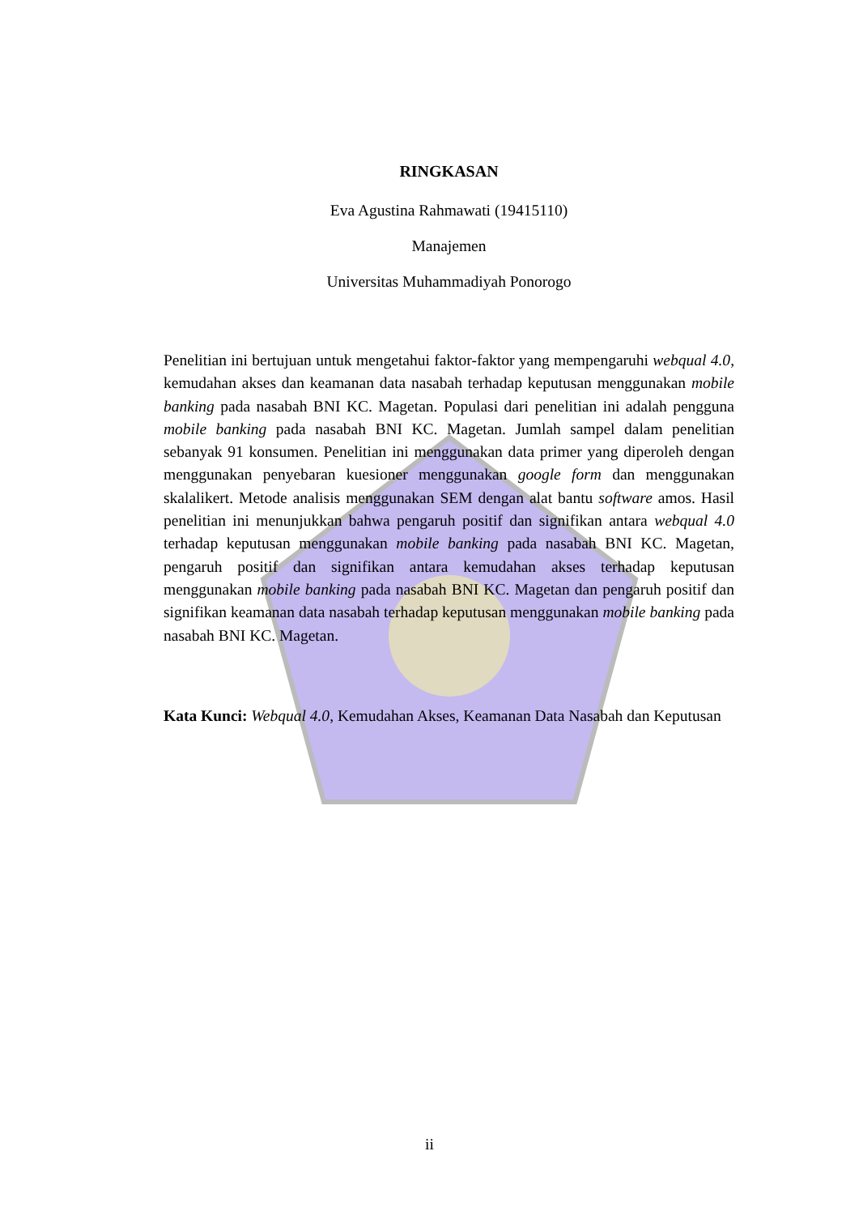RINGKASAN
Eva Agustina Rahmawati (19415110)
Manajemen
Universitas Muhammadiyah Ponorogo
Penelitian ini bertujuan untuk mengetahui faktor-faktor yang mempengaruhi webqual 4.0, kemudahan akses dan keamanan data nasabah terhadap keputusan menggunakan mobile banking pada nasabah BNI KC. Magetan. Populasi dari penelitian ini adalah pengguna mobile banking pada nasabah BNI KC. Magetan. Jumlah sampel dalam penelitian sebanyak 91 konsumen. Penelitian ini menggunakan data primer yang diperoleh dengan menggunakan penyebaran kuesioner menggunakan google form dan menggunakan skalalikert. Metode analisis menggunakan SEM dengan alat bantu software amos. Hasil penelitian ini menunjukkan bahwa pengaruh positif dan signifikan antara webqual 4.0 terhadap keputusan menggunakan mobile banking pada nasabah BNI KC. Magetan, pengaruh positif dan signifikan antara kemudahan akses terhadap keputusan menggunakan mobile banking pada nasabah BNI KC. Magetan dan pengaruh positif dan signifikan keamanan data nasabah terhadap keputusan menggunakan mobile banking pada nasabah BNI KC. Magetan.
Kata Kunci: Webqual 4.0, Kemudahan Akses, Keamanan Data Nasabah dan Keputusan
ii